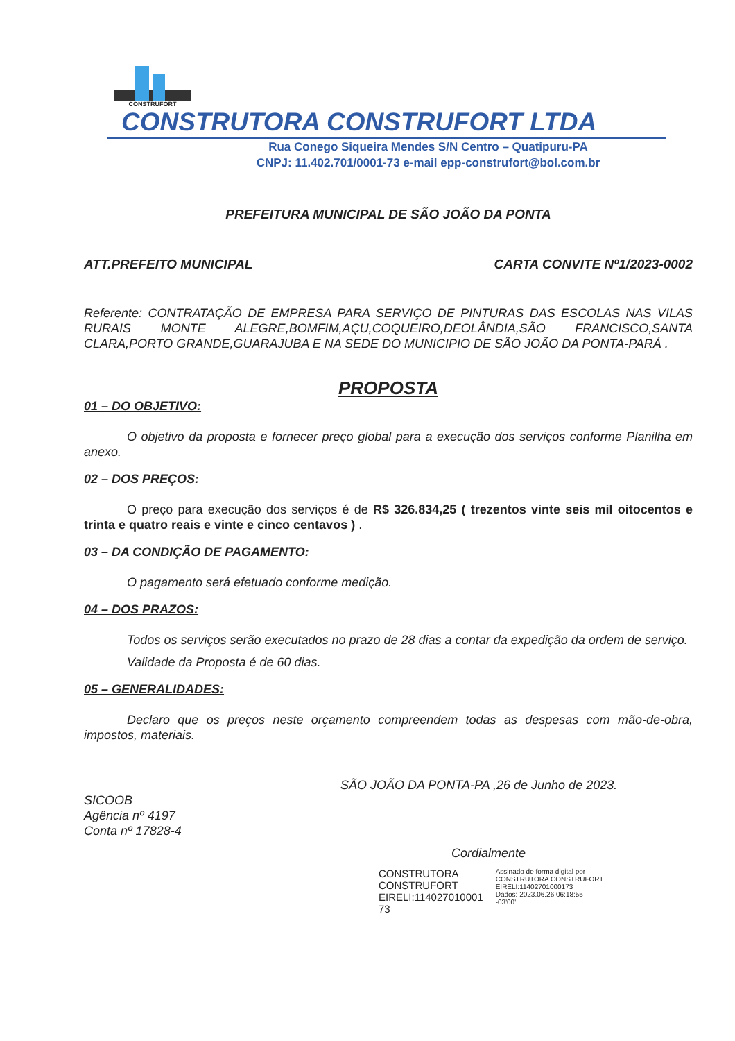CONSTRUFORT
CONSTRUTORA CONSTRUFORT LTDA
Rua Conego Siqueira Mendes S/N Centro – Quatipuru-PA
CNPJ: 11.402.701/0001-73 e-mail epp-construfort@bol.com.br
PREFEITURA MUNICIPAL DE SÃO JOÃO DA PONTA
ATT.PREFEITO MUNICIPAL CARTA CONVITE Nº1/2023-0002
Referente: CONTRATAÇÃO DE EMPRESA PARA SERVIÇO DE PINTURAS DAS ESCOLAS NAS VILAS RURAIS MONTE ALEGRE,BOMFIM,AÇU,COQUEIRO,DEOLÂNDIA,SÃO FRANCISCO,SANTA CLARA,PORTO GRANDE,GUARAJUBA E NA SEDE DO MUNICIPIO DE SÃO JOÃO DA PONTA-PARÁ .
PROPOSTA
01 – DO OBJETIVO:
O objetivo da proposta e fornecer preço global para a execução dos serviços conforme Planilha em anexo.
02 – DOS PREÇOS:
O preço para execução dos serviços é de R$ 326.834,25 ( trezentos vinte seis mil oitocentos e trinta e quatro reais e vinte e cinco centavos ) .
03 – DA CONDIÇÃO DE PAGAMENTO:
O pagamento será efetuado conforme medição.
04 – DOS PRAZOS:
Todos os serviços serão executados no prazo de 28 dias a contar da expedição da ordem de serviço.
Validade da Proposta é de 60 dias.
05 – GENERALIDADES:
Declaro que os preços neste orçamento compreendem todas as despesas com mão-de-obra, impostos, materiais.
SÃO JOÃO DA PONTA-PA ,26 de Junho de 2023.
SICOOB
Agência nº 4197
Conta nº 17828-4
Cordialmente
CONSTRUTORA
CONSTRUFORT
EIRELI:114027010001
73
Assinado de forma digital por
CONSTRUTORA CONSTRUFORT
EIRELI:11402701000173
Dados: 2023.06.26 06:18:55
-03'00'